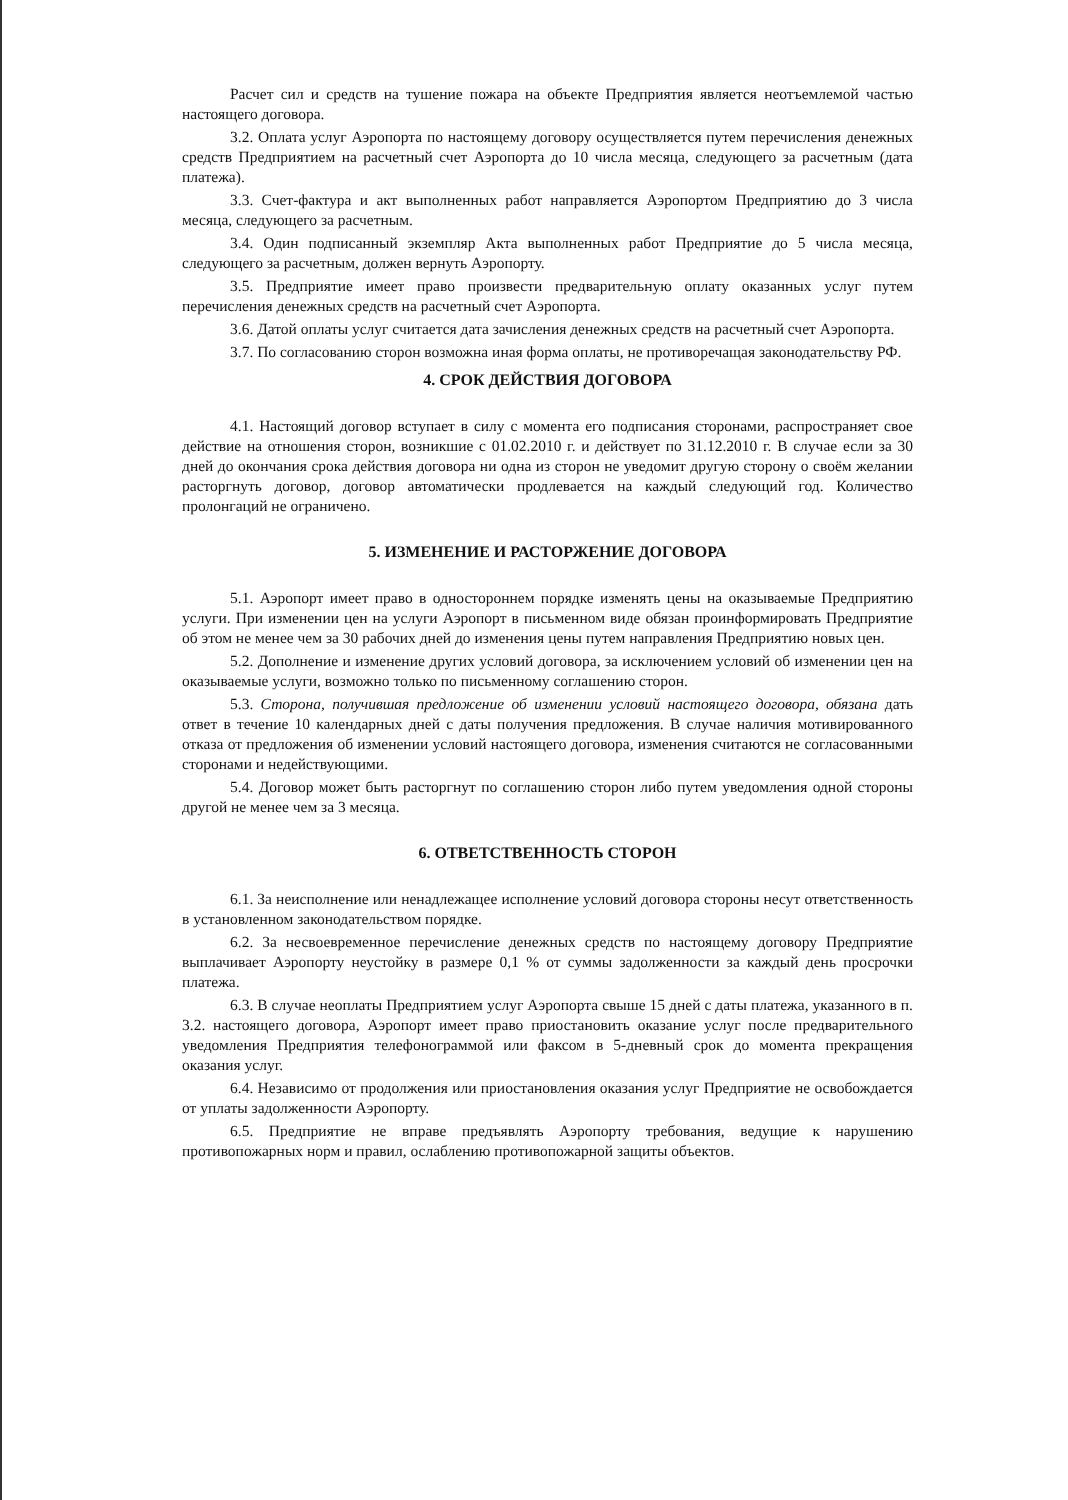Расчет сил и средств на тушение пожара на объекте Предприятия является неотъемлемой частью настоящего договора.
3.2. Оплата услуг Аэропорта по настоящему договору осуществляется путем перечисления денежных средств Предприятием на расчетный счет Аэропорта до 10 числа месяца, следующего за расчетным (дата платежа).
3.3. Счет-фактура и акт выполненных работ направляется Аэропортом Предприятию до 3 числа месяца, следующего за расчетным.
3.4. Один подписанный экземпляр Акта выполненных работ Предприятие до 5 числа месяца, следующего за расчетным, должен вернуть Аэропорту.
3.5. Предприятие имеет право произвести предварительную оплату оказанных услуг путем перечисления денежных средств на расчетный счет Аэропорта.
3.6. Датой оплаты услуг считается дата зачисления денежных средств на расчетный счет Аэропорта.
3.7. По согласованию сторон возможна иная форма оплаты, не противоречащая законодательству РФ.
4. СРОК ДЕЙСТВИЯ ДОГОВОРА
4.1. Настоящий договор вступает в силу с момента его подписания сторонами, распространяет свое действие на отношения сторон, возникшие с 01.02.2010 г. и действует по 31.12.2010 г. В случае если за 30 дней до окончания срока действия договора ни одна из сторон не уведомит другую сторону о своём желании расторгнуть договор, договор автоматически продлевается на каждый следующий год. Количество пролонгаций не ограничено.
5. ИЗМЕНЕНИЕ И РАСТОРЖЕНИЕ ДОГОВОРА
5.1. Аэропорт имеет право в одностороннем порядке изменять цены на оказываемые Предприятию услуги. При изменении цен на услуги Аэропорт в письменном виде обязан проинформировать Предприятие об этом не менее чем за 30 рабочих дней до изменения цены путем направления Предприятию новых цен.
5.2. Дополнение и изменение других условий договора, за исключением условий об изменении цен на оказываемые услуги, возможно только по письменному соглашению сторон.
5.3. Сторона, получившая предложение об изменении условий настоящего договора, обязана дать ответ в течение 10 календарных дней с даты получения предложения. В случае наличия мотивированного отказа от предложения об изменении условий настоящего договора, изменения считаются не согласованными сторонами и недействующими.
5.4. Договор может быть расторгнут по соглашению сторон либо путем уведомления одной стороны другой не менее чем за 3 месяца.
6. ОТВЕТСТВЕННОСТЬ СТОРОН
6.1. За неисполнение или ненадлежащее исполнение условий договора стороны несут ответственность в установленном законодательством порядке.
6.2. За несвоевременное перечисление денежных средств по настоящему договору Предприятие выплачивает Аэропорту неустойку в размере 0,1 % от суммы задолженности за каждый день просрочки платежа.
6.3. В случае неоплаты Предприятием услуг Аэропорта свыше 15 дней с даты платежа, указанного в п. 3.2. настоящего договора, Аэропорт имеет право приостановить оказание услуг после предварительного уведомления Предприятия телефонограммой или факсом в 5-дневный срок до момента прекращения оказания услуг.
6.4. Независимо от продолжения или приостановления оказания услуг Предприятие не освобождается от уплаты задолженности Аэропорту.
6.5. Предприятие не вправе предъявлять Аэропорту требования, ведущие к нарушению противопожарных норм и правил, ослаблению противопожарной защиты объектов.